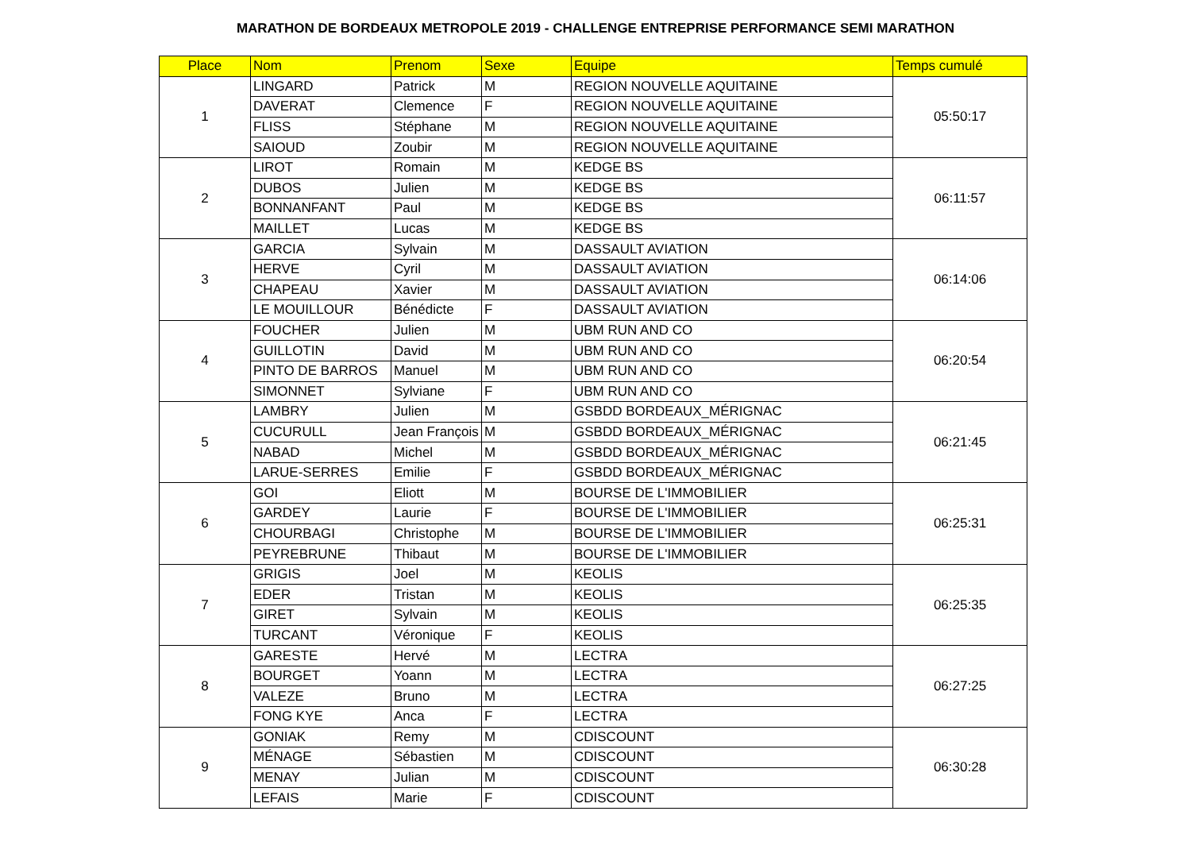MARATHON DE BORDEAUX METROPOLE 2019 - CHALLENGE ENTREPRISE PERFORMANCE SEMI MARATHON
| Place | Nom | Prenom | Sexe | Equipe | Temps cumulé |
| --- | --- | --- | --- | --- | --- |
| 1 | LINGARD | Patrick | M | REGION NOUVELLE AQUITAINE | 05:50:17 |
| | DAVERAT | Clemence | F | REGION NOUVELLE AQUITAINE | |
| | FLISS | Stéphane | M | REGION NOUVELLE AQUITAINE | |
| | SAIOUD | Zoubir | M | REGION NOUVELLE AQUITAINE | |
| 2 | LIROT | Romain | M | KEDGE BS | 06:11:57 |
| | DUBOS | Julien | M | KEDGE BS | |
| | BONNANFANT | Paul | M | KEDGE BS | |
| | MAILLET | Lucas | M | KEDGE BS | |
| 3 | GARCIA | Sylvain | M | DASSAULT AVIATION | 06:14:06 |
| | HERVE | Cyril | M | DASSAULT AVIATION | |
| | CHAPEAU | Xavier | M | DASSAULT AVIATION | |
| | LE MOUILLOUR | Bénédicte | F | DASSAULT AVIATION | |
| 4 | FOUCHER | Julien | M | UBM RUN AND CO | 06:20:54 |
| | GUILLOTIN | David | M | UBM RUN AND CO | |
| | PINTO DE BARROS | Manuel | M | UBM RUN AND CO | |
| | SIMONNET | Sylviane | F | UBM RUN AND CO | |
| 5 | LAMBRY | Julien | M | GSBDD BORDEAUX_MÉRIGNAC | 06:21:45 |
| | CUCURULL | Jean François | M | GSBDD BORDEAUX_MÉRIGNAC | |
| | NABAD | Michel | M | GSBDD BORDEAUX_MÉRIGNAC | |
| | LARUE-SERRES | Emilie | F | GSBDD BORDEAUX_MÉRIGNAC | |
| 6 | GOI | Eliott | M | BOURSE DE L'IMMOBILIER | 06:25:31 |
| | GARDEY | Laurie | F | BOURSE DE L'IMMOBILIER | |
| | CHOURBAGI | Christophe | M | BOURSE DE L'IMMOBILIER | |
| | PEYREBRUNE | Thibaut | M | BOURSE DE L'IMMOBILIER | |
| 7 | GRIGIS | Joel | M | KEOLIS | 06:25:35 |
| | EDER | Tristan | M | KEOLIS | |
| | GIRET | Sylvain | M | KEOLIS | |
| | TURCANT | Véronique | F | KEOLIS | |
| 8 | GARESTE | Hervé | M | LECTRA | 06:27:25 |
| | BOURGET | Yoann | M | LECTRA | |
| | VALEZE | Bruno | M | LECTRA | |
| | FONG KYE | Anca | F | LECTRA | |
| 9 | GONIAK | Remy | M | CDISCOUNT | 06:30:28 |
| | MÉNAGE | Sébastien | M | CDISCOUNT | |
| | MENAY | Julian | M | CDISCOUNT | |
| | LEFAIS | Marie | F | CDISCOUNT | |